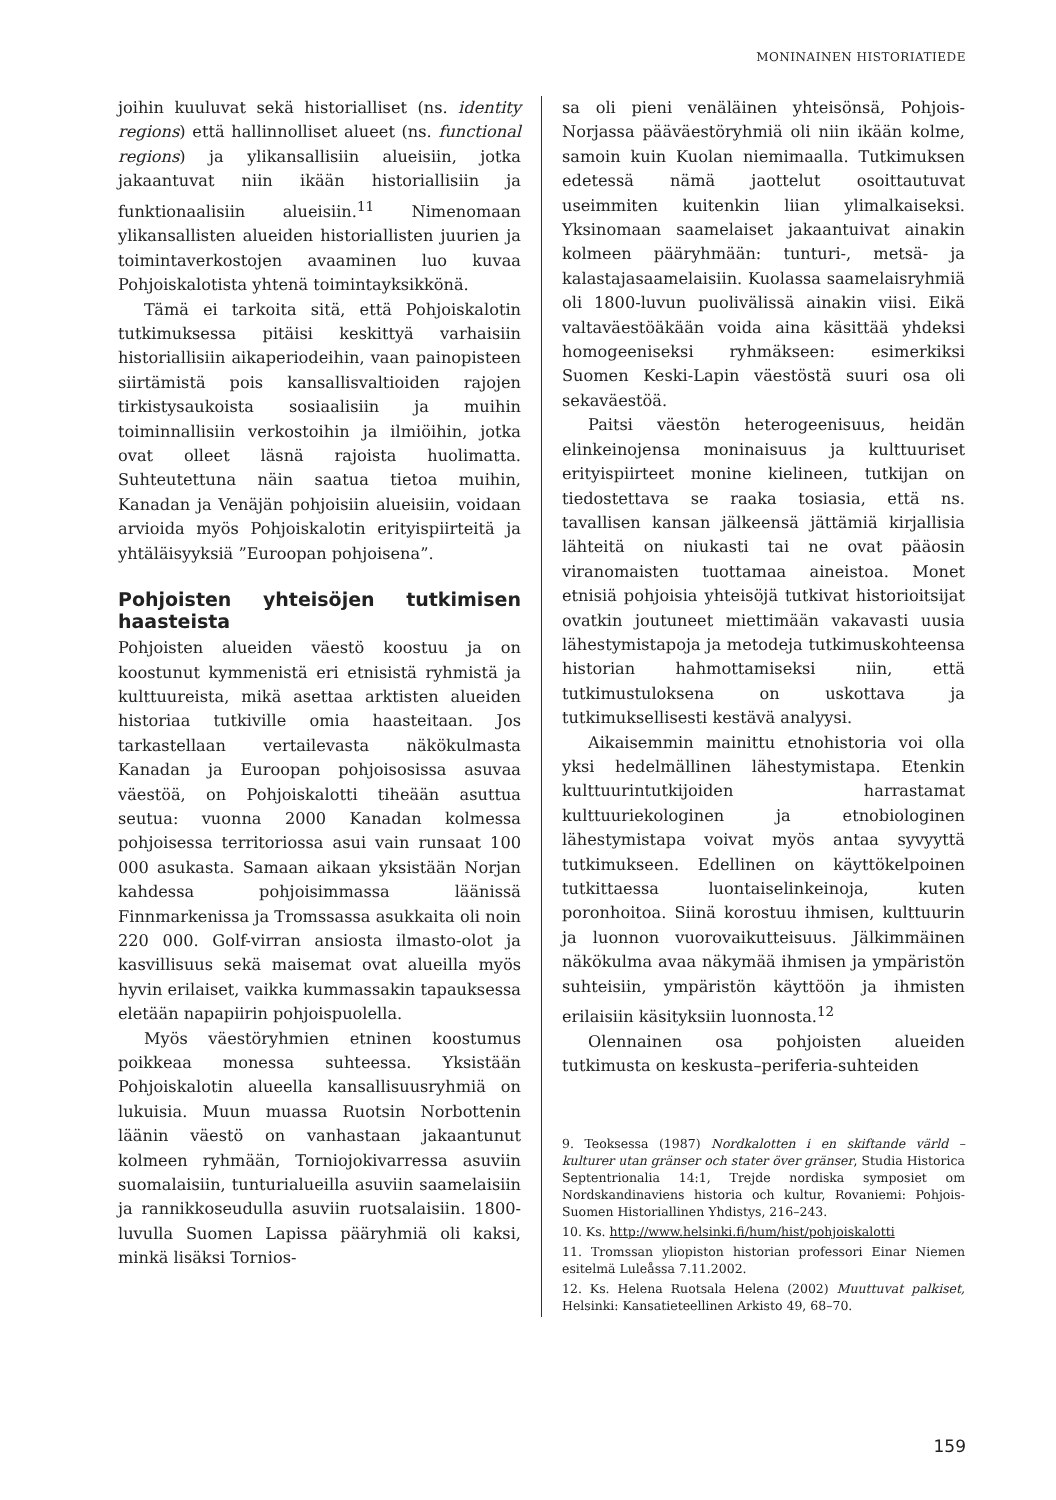MONINAINEN HISTORIATIEDE
joihin kuuluvat sekä historialliset (ns. identity regions) että hallinnolliset alueet (ns. functional regions) ja ylikansallisiin alueisiin, jotka jakaantuvat niin ikään historiallisiin ja funktionaalisiin alueisiin.<sup>11</sup> Nimenomaan ylikansallisten alueiden historiallisten juurien ja toimintaverkostojen avaaminen luo kuvaa Pohjoiskalotista yhtenä toimintayksikkönä.
Tämä ei tarkoita sitä, että Pohjoiskalotin tutkimuksessa pitäisi keskittyä varhaisiin historiallisiin aikaperiodeihin, vaan painopisteen siirtämistä pois kansallisvaltioiden rajojen tirkistysaukoista sosiaalisiin ja muihin toiminnallisiin verkostoihin ja ilmiöihin, jotka ovat olleet läsnä rajoista huolimatta. Suhteutettuna näin saatua tietoa muihin, Kanadan ja Venäjän pohjoisiin alueisiin, voidaan arvioida myös Pohjoiskalotin erityispiirteitä ja yhtäläisyyksiä ”Euroopan pohjoisena”.
Pohjoisten yhteisöjen tutkimisen haasteista
Pohjoisten alueiden väestö koostuu ja on koostunut kymmenistä eri etnisistä ryhmistä ja kulttuureista, mikä asettaa arktisten alueiden historiaa tutkiville omia haasteitaan. Jos tarkastellaan vertailevasta näkökulmasta Kanadan ja Euroopan pohjoisosissa asuvaa väestöä, on Pohjoiskalotti tiheään asuttua seutua: vuonna 2000 Kanadan kolmessa pohjoisessa territoriossa asui vain runsaat 100 000 asukasta. Samaan aikaan yksistään Norjan kahdessa pohjoisimmassa läänissä Finnmarkenissa ja Tromssassa asukkaita oli noin 220 000. Golf-virran ansiosta ilmasto-olot ja kasvillisuus sekä maisemat ovat alueilla myös hyvin erilaiset, vaikka kummassakin tapauksessa eletään napapiirin pohjoispuolella.
Myös väestöryhmien etninen koostumus poikkeaa monessa suhteessa. Yksistään Pohjoiskalotin alueella kansallisuusryhmiä on lukuisia. Muun muassa Ruotsin Norbottenin läänin väestö on vanhastaan jakaantunut kolmeen ryhmään, Torniojokivarressa asuviin suomalaisiin, tunturialueilla asuviin saamelaisiin ja rannikkoseudulla asuviin ruotsalaisiin. 1800-luvulla Suomen Lapissa pääryhmiä oli kaksi, minkä lisäksi Tornios-
sa oli pieni venäläinen yhteisönsä, Pohjois-Norjassa pääväestöryhmiä oli niin ikään kolme, samoin kuin Kuolan niemimaalla. Tutkimuksen edetessä nämä jaottelut osoittautuvat useimmiten kuitenkin liian ylimalkaiseksi. Yksinomaan saamelaiset jakaantuivat ainakin kolmeen pääryhmään: tunturi-, metsä- ja kalastajasaamelaisiin. Kuolassa saamelaisryhmiä oli 1800-luvun puolivälissä ainakin viisi. Eikä valtaväestöäkään voida aina käsittää yhdeksi homogeeniseksi ryhmäkseen: esimerkiksi Suomen Keski-Lapin väestöstä suuri osa oli sekaväestöä.
Paitsi väestön heterogeenisuus, heidän elinkeinojensa moninaisuus ja kulttuuriset erityispiirteet monine kielineen, tutkijan on tiedostettava se raaka tosiasia, että ns. tavallisen kansan jälkeensä jättämiä kirjallisia lähteitä on niukasti tai ne ovat pääosin viranomaisten tuottamaa aineistoa. Monet etnisiä pohjoisia yhteisöjä tutkivat historioitsijat ovatkin joutuneet miettimään vakavasti uusia lähestymistapoja ja metodeja tutkimuskohteensa historian hahmottamiseksi niin, että tutkimustuloksena on uskottava ja tutkimuksellisesti kestävä analyysi.
Aikaisemmin mainittu etnohistoria voi olla yksi hedelmällinen lähestymistapa. Etenkin kulttuurintutkijoiden harrastamat kulttuuriekologinen ja etnobiologinen lähestymistapa voivat myös antaa syvyyttä tutkimukseen. Edellinen on käyttökelpoinen tutkittaessa luontaiselinkeinoja, kuten poronhoitoa. Siinä korostuu ihmisen, kulttuurin ja luonnon vuorovaikutteisuus. Jälkimmäinen näkökulma avaa näkymää ihmisen ja ympäristön suhteisiin, ympäristön käyttöön ja ihmisten erilaisiin käsityksiin luonnosta.<sup>12</sup>
Olennainen osa pohjoisten alueiden tutkimusta on keskusta–periferia-suhteiden
9. Teoksessa (1987) Nordkalotten i en skiftande värld – kulturer utan gränser och stater över gränser, Studia Historica Septentrionalia 14:1, Trejde nordiska symposiet om Nordskandinaviens historia och kultur, Rovaniemi: Pohjois-Suomen Historiallinen Yhdistys, 216–243.
10. Ks. http://www.helsinki.fi/hum/hist/pohjoiskalotti
11. Tromssan yliopiston historian professori Einar Niemen esitelmä Luleåssa 7.11.2002.
12. Ks. Helena Ruotsala Helena (2002) Muuttuvat palkiset, Helsinki: Kansatieteellinen Arkisto 49, 68–70.
159